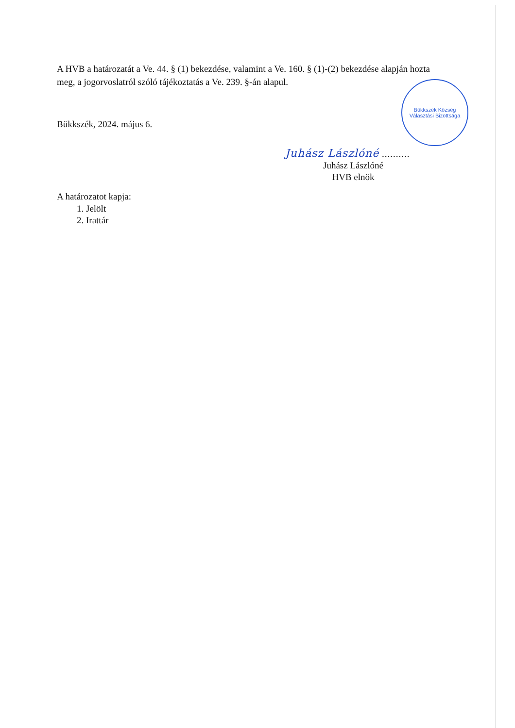A HVB a határozatát a Ve. 44. § (1) bekezdése, valamint a Ve. 160. § (1)-(2) bekezdése alapján hozta meg, a jogorvoslatról szóló tájékoztatás a Ve. 239. §-án alapul.
Bükkszék, 2024. május 6.
Juhász Lászlóné ..........
Juhász Lászlóné
HVB elnök
A határozatot kapja:
1. Jelölt
2. Irattár
Bükkszék Község Választási Bizottsága